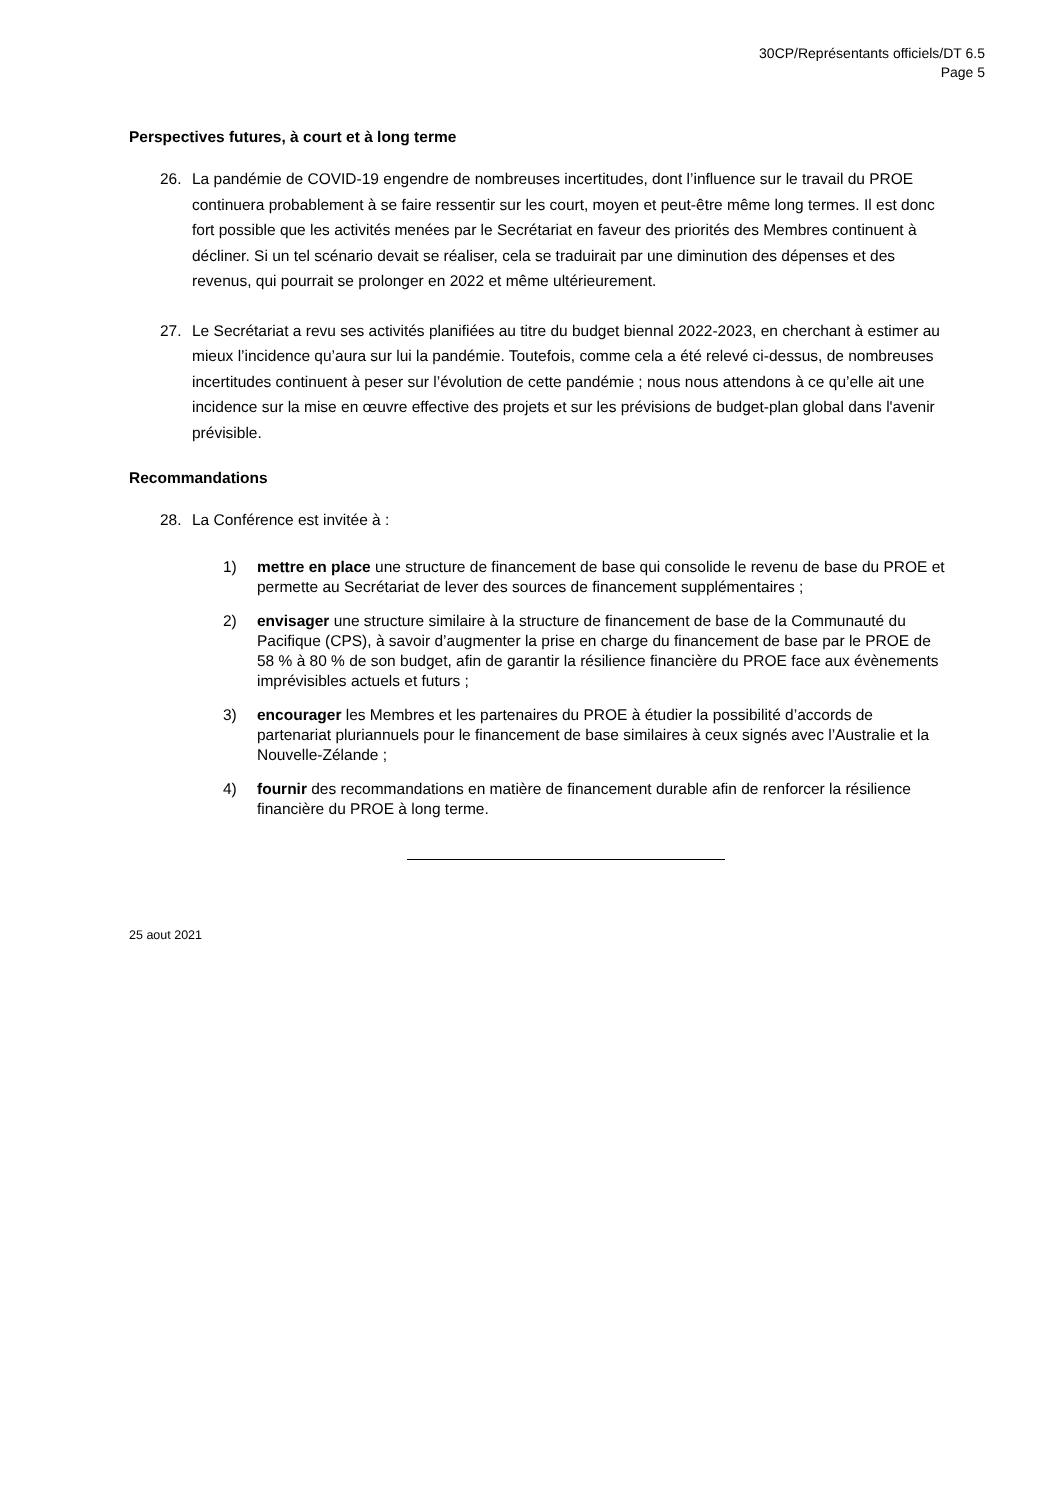30CP/Représentants officiels/DT 6.5
Page 5
Perspectives futures, à court et à long terme
26. La pandémie de COVID-19 engendre de nombreuses incertitudes, dont l’influence sur le travail du PROE continuera probablement à se faire ressentir sur les court, moyen et peut-être même long termes. Il est donc fort possible que les activités menées par le Secrétariat en faveur des priorités des Membres continuent à décliner. Si un tel scénario devait se réaliser, cela se traduirait par une diminution des dépenses et des revenus, qui pourrait se prolonger en 2022 et même ultérieurement.
27. Le Secrétariat a revu ses activités planifiées au titre du budget biennal 2022-2023, en cherchant à estimer au mieux l’incidence qu’aura sur lui la pandémie. Toutefois, comme cela a été relevé ci-dessus, de nombreuses incertitudes continuent à peser sur l’évolution de cette pandémie ; nous nous attendons à ce qu’elle ait une incidence sur la mise en œuvre effective des projets et sur les prévisions de budget-plan global dans l'avenir prévisible.
Recommandations
28. La Conférence est invitée à :
1) mettre en place une structure de financement de base qui consolide le revenu de base du PROE et permette au Secrétariat de lever des sources de financement supplémentaires ;
2) envisager une structure similaire à la structure de financement de base de la Communauté du Pacifique (CPS), à savoir d’augmenter la prise en charge du financement de base par le PROE de 58 % à 80 % de son budget, afin de garantir la résilience financière du PROE face aux évènements imprévisibles actuels et futurs ;
3) encourager les Membres et les partenaires du PROE à étudier la possibilité d’accords de partenariat pluriannuels pour le financement de base similaires à ceux signés avec l’Australie et la Nouvelle-Zélande ;
4) fournir des recommandations en matière de financement durable afin de renforcer la résilience financière du PROE à long terme.
25 aout 2021